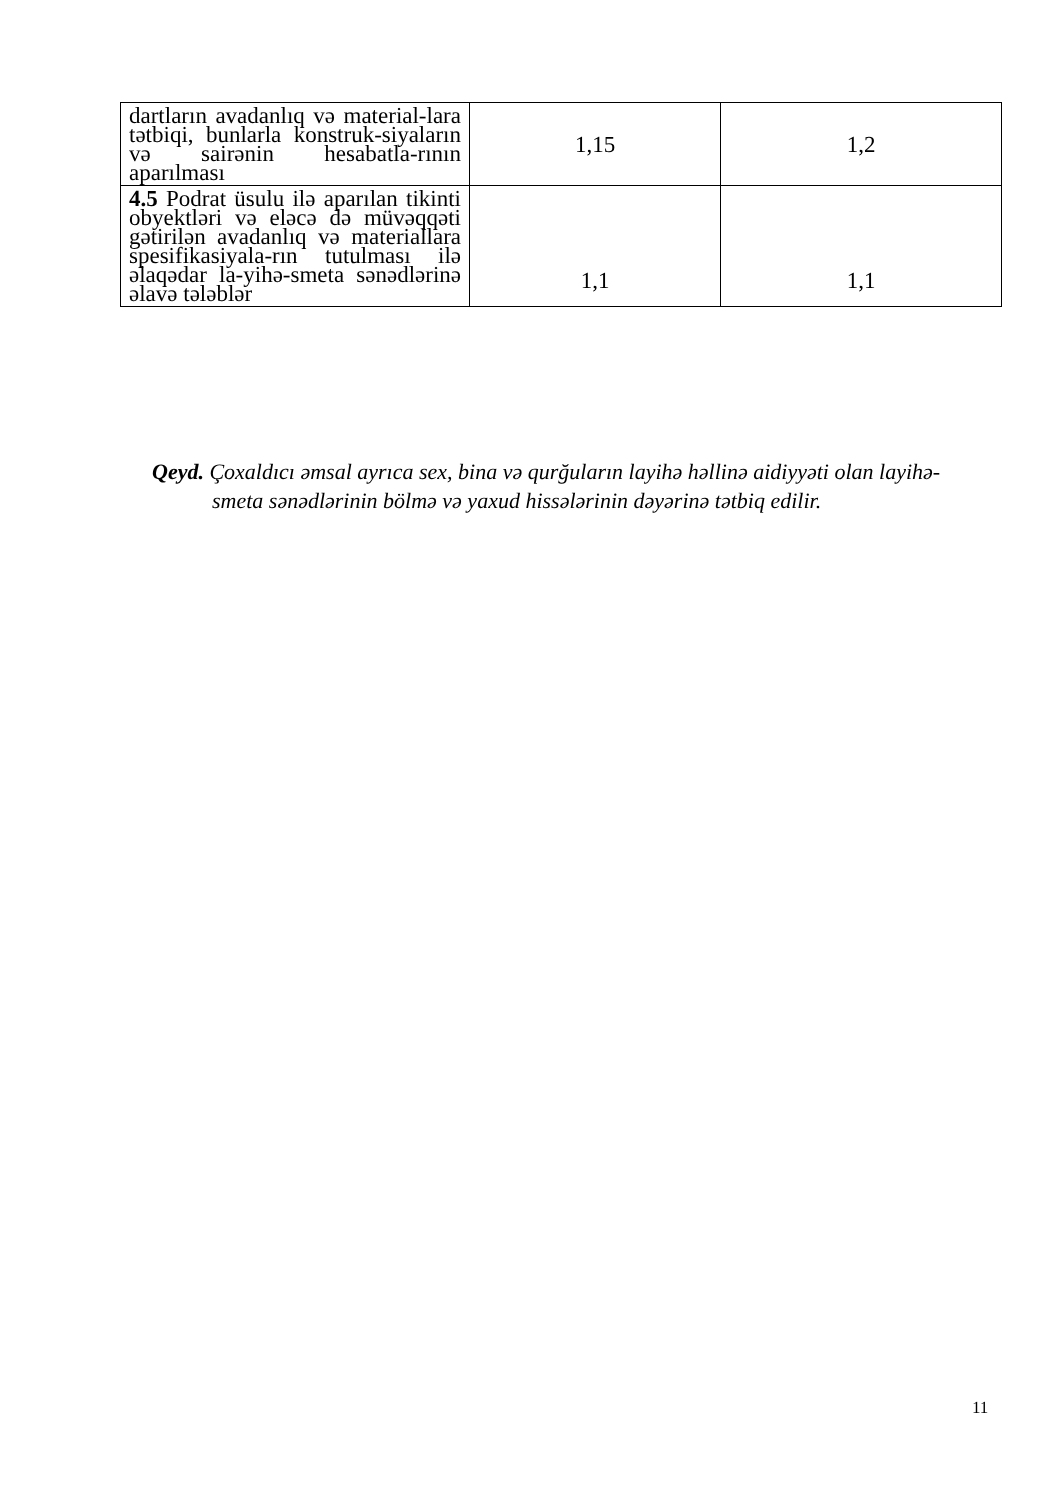| dartların avadanlıq və material-lara tətbiqi, bunlarla konstruk-siyaların və sairənin hesabatla-rının aparılması | 1,15 | 1,2 |
| 4.5 Podrat üsulu ilə aparılan tikinti obyektləri və eləcə də müvəqqəti gətirilən avadanlıq və materiallara spesifikasiyala-rın tutulması ilə əlaqədar la-yihə-smeta sənədlərinə əlavə tələblər | 1,1 | 1,1 |
Qeyd. Çoxaldıcı əmsal ayrıca sex, bina və qurğuların layihə həllinə aidiyyəti olan layihə-smeta sənədlərinin bölmə və yaxud hissələrinin dəyərinə tətbiq edilir.
11